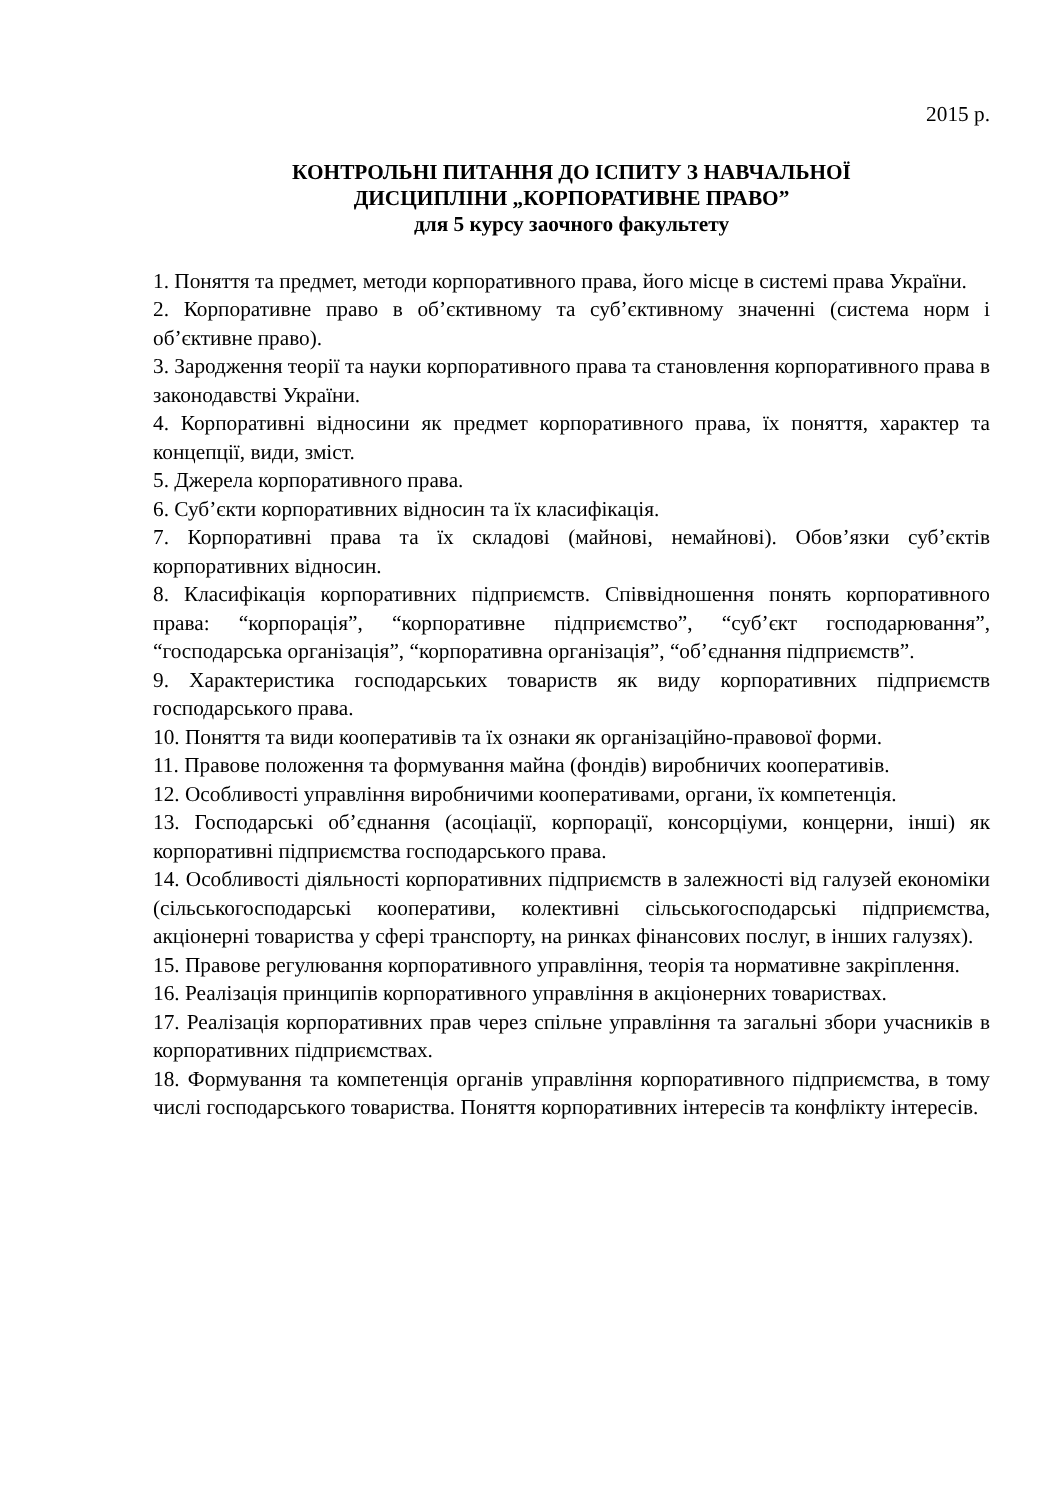2015 р.
КОНТРОЛЬНІ ПИТАННЯ ДО ІСПИТУ З НАВЧАЛЬНОЇ
ДИСЦИПЛІНИ „КОРПОРАТИВНЕ ПРАВО”
для 5 курсу заочного факультету
1. Поняття та предмет, методи корпоративного права, його місце в системі права України.
2. Корпоративне право в об’єктивному та суб’єктивному значенні (система норм і об’єктивне право).
3. Зародження теорії та науки корпоративного права та становлення корпоративного права в законодавстві України.
4. Корпоративні відносини як предмет корпоративного права, їх поняття, характер та концепції, види, зміст.
5. Джерела корпоративного права.
6. Суб’єкти корпоративних відносин та їх класифікація.
7. Корпоративні права та їх складові (майнові, немайнові). Обов’язки суб’єктів корпоративних відносин.
8. Класифікація корпоративних підприємств. Співвідношення понять корпоративного права: “корпорація”, “корпоративне підприємство”, “суб’єкт господарювання”, “господарська організація”, “корпоративна організація”, “об’єднання підприємств”.
9. Характеристика господарських товариств як виду корпоративних підприємств господарського права.
10. Поняття та види кооперативів та їх ознаки як організаційно-правової форми.
11. Правове положення та формування майна (фондів) виробничих кооперативів.
12. Особливості управління виробничими кооперативами, органи, їх компетенція.
13. Господарські об’єднання (асоціації, корпорації, консорціуми, концерни, інші) як корпоративні підприємства господарського права.
14. Особливості діяльності корпоративних підприємств в залежності від галузей економіки (сільськогосподарські кооперативи, колективні сільськогосподарські підприємства, акціонерні товариства у сфері транспорту, на ринках фінансових послуг, в інших галузях).
15. Правове регулювання корпоративного управління, теорія та нормативне закріплення.
16. Реалізація принципів корпоративного управління в акціонерних товариствах.
17. Реалізація корпоративних прав через спільне управління та загальні збори учасників в корпоративних підприємствах.
18. Формування та компетенція органів управління корпоративного підприємства, в тому числі господарського товариства. Поняття корпоративних інтересів та конфлікту інтересів.